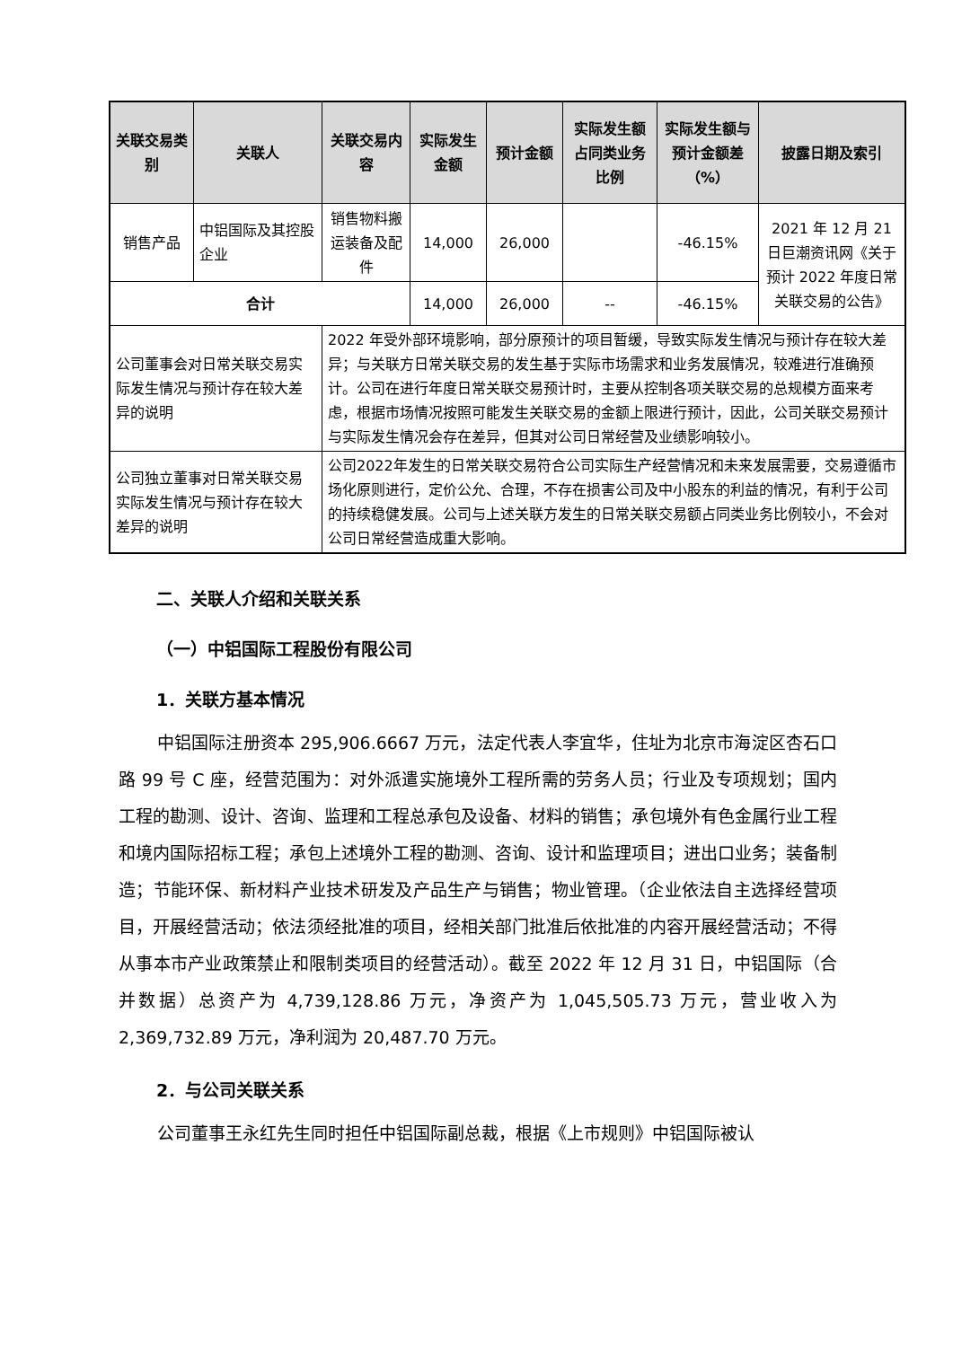| 关联交易类别 | 关联人 | 关联交易内容 | 实际发生金额 | 预计金额 | 实际发生额占同类业务比例 | 实际发生额与预计金额差（%） | 披露日期及索引 |
| --- | --- | --- | --- | --- | --- | --- | --- |
| 销售产品 | 中铝国际及其控股企业 | 销售物料搬运装备及配件 | 14,000 | 26,000 | | -46.15% | 2021 年 12 月 21 日巨潮资讯网《关于预计 2022 年度日常关联交易的公告》 |
| 合计 | | | 14,000 | 26,000 | -- | -46.15% | |
| 公司董事会对日常关联交易实际发生情况与预计存在较大差异的说明 | | 2022 年受外部环境影响，部分原预计的项目暂缓，导致实际发生情况与预计存在较大差异；与关联方日常关联交易的发生基于实际市场需求和业务发展情况，较难进行准确预计。公司在进行年度日常关联交易预计时，主要从控制各项关联交易的总规模方面来考虑，根据市场情况按照可能发生关联交易的金额上限进行预计，因此，公司关联交易预计与实际发生情况会存在差异，但其对公司日常经营及业绩影响较小。 | | | | | |
| 公司独立董事对日常关联交易实际发生情况与预计存在较大差异的说明 | | 公司2022年发生的日常关联交易符合公司实际生产经营情况和未来发展需要，交易遵循市场化原则进行，定价公允、合理，不存在损害公司及中小股东的利益的情况，有利于公司的持续稳健发展。公司与上述关联方发生的日常关联交易额占同类业务比例较小，不会对公司日常经营造成重大影响。 | | | | | |
二、关联人介绍和关联关系
（一）中铝国际工程股份有限公司
1．关联方基本情况
中铝国际注册资本 295,906.6667 万元，法定代表人李宜华，住址为北京市海淀区杏石口路 99 号 C 座，经营范围为：对外派遣实施境外工程所需的劳务人员；行业及专项规划；国内工程的勘测、设计、咨询、监理和工程总承包及设备、材料的销售；承包境外有色金属行业工程和境内国际招标工程；承包上述境外工程的勘测、咨询、设计和监理项目；进出口业务；装备制造；节能环保、新材料产业技术研发及产品生产与销售；物业管理。（企业依法自主选择经营项目，开展经营活动；依法须经批准的项目，经相关部门批准后依批准的内容开展经营活动；不得从事本市产业政策禁止和限制类项目的经营活动）。截至 2022 年 12 月 31 日，中铝国际（合并数据）总资产为 4,739,128.86 万元，净资产为 1,045,505.73 万元，营业收入为 2,369,732.89 万元，净利润为 20,487.70 万元。
2．与公司关联关系
公司董事王永红先生同时担任中铝国际副总裁，根据《上市规则》中铝国际被认